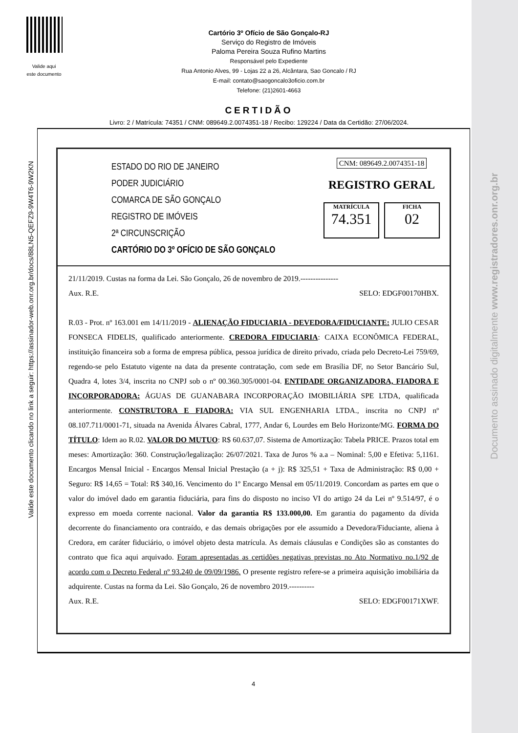Valide aqui
este documento
Cartório 3º Ofício de São Gonçalo-RJ
Serviço do Registro de Imóveis
Paloma Pereira Souza Rufino Martins
Responsável pelo Expediente
Rua Antonio Alves, 99 - Lojas 22 a 26, Alcântara, Sao Goncalo / RJ
E-mail: contato@saogoncalo3oficio.com.br
Telefone: (21)2601-4663
CERTIDÃO
Livro: 2 / Matrícula: 74351 / CNM: 089649.2.0074351-18 / Recibo: 129224 / Data da Certidão: 27/06/2024.
ESTADO DO RIO DE JANEIRO
PODER JUDICIÁRIO
COMARCA DE SÃO GONÇALO
REGISTRO DE IMÓVEIS
2ª CIRCUNSCRIÇÃO
CARTÓRIO DO 3º OFÍCIO DE SÃO GONÇALO
CNM: 089649.2.0074351-18
REGISTRO GERAL
MATRÍCULA
74.351
FICHA
02
21/11/2019. Custas na forma da Lei. São Gonçalo, 26 de novembro de 2019.---------------
Aux. R.E. SELO: EDGF00170HBX.
R.03 - Prot. nº 163.001 em 14/11/2019 - ALIENAÇÃO FIDUCIARIA - DEVEDORA/FIDUCIANTE: JULIO CESAR FONSECA FIDELIS, qualificado anteriormente. CREDORA FIDUCIARIA: CAIXA ECONÔMICA FEDERAL, instituição financeira sob a forma de empresa pública, pessoa jurídica de direito privado, criada pelo Decreto-Lei 759/69, regendo-se pelo Estatuto vigente na data da presente contratação, com sede em Brasília DF, no Setor Bancário Sul, Quadra 4, lotes 3/4, inscrita no CNPJ sob o nº 00.360.305/0001-04. ENTIDADE ORGANIZADORA, FIADORA E INCORPORADORA: ÁGUAS DE GUANABARA INCORPORAÇÃO IMOBILIÁRIA SPE LTDA, qualificada anteriormente. CONSTRUTORA E FIADORA: VIA SUL ENGENHARIA LTDA., inscrita no CNPJ nº 08.107.711/0001-71, situada na Avenida Álvares Cabral, 1777, Andar 6, Lourdes em Belo Horizonte/MG. FORMA DO TÍTULO: Idem ao R.02. VALOR DO MUTUO: R$ 60.637,07. Sistema de Amortização: Tabela PRICE. Prazos total em meses: Amortização: 360. Construção/legalização: 26/07/2021. Taxa de Juros % a.a – Nominal: 5,00 e Efetiva: 5,1161. Encargos Mensal Inicial - Encargos Mensal Inicial Prestação (a + j): R$ 325,51 + Taxa de Administração: R$ 0,00 + Seguro: R$ 14,65 = Total: R$ 340,16. Vencimento do 1º Encargo Mensal em 05/11/2019. Concordam as partes em que o valor do imóvel dado em garantia fiduciária, para fins do disposto no inciso VI do artigo 24 da Lei nº 9.514/97, é o expresso em moeda corrente nacional. Valor da garantia R$ 133.000,00. Em garantia do pagamento da dívida decorrente do financiamento ora contraído, e das demais obrigações por ele assumido a Devedora/Fiduciante, aliena à Credora, em caráter fiduciário, o imóvel objeto desta matrícula. As demais cláusulas e Condições são as constantes do contrato que fica aqui arquivado. Foram apresentadas as certidões negativas previstas no Ato Normativo no.1/92 de acordo com o Decreto Federal nº 93.240 de 09/09/1986. O presente registro refere-se a primeira aquisição imobiliária da adquirente. Custas na forma da Lei. São Gonçalo, 26 de novembro 2019.----------
Aux. R.E. SELO: EDGF00171XWF.
Valide este documento clicando no link a seguir: https://assinador-web.onr.org.br/docs/88LN5-QEFZ9-9W4T6-9W2KN
Documento assinado digitalmente www.registradores.onr.org.br
4